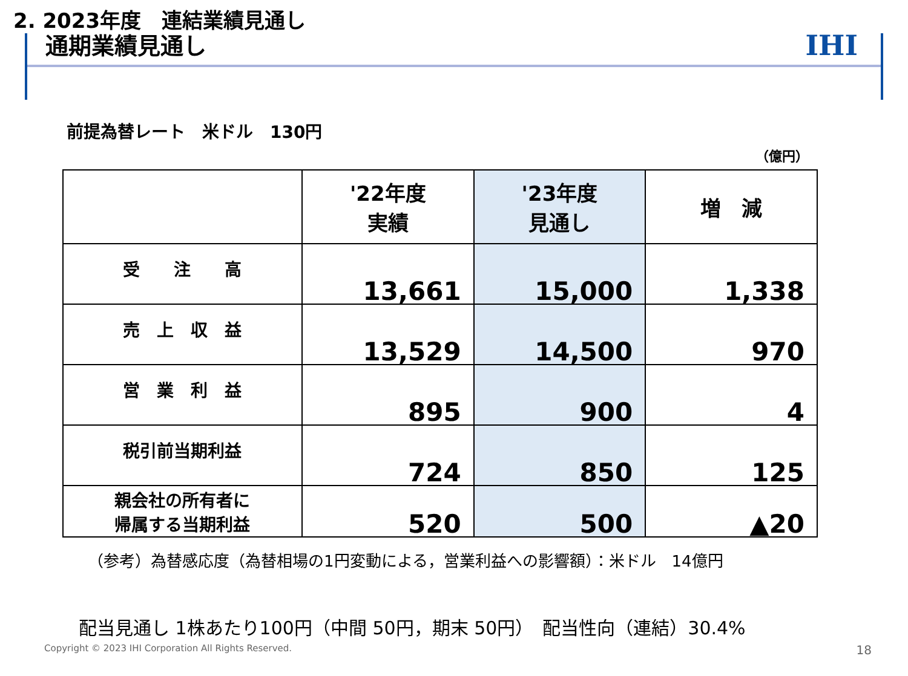IHI
2. 2023年度　連結業績見通し
通期業績見通し
前提為替レート　米ドル　130円
（億円）
| | '22年度 実績 | '23年度 見通し | 増 減 |
| --- | --- | --- | --- |
| 受 注 高 | 13,661 | 15,000 | 1,338 |
| 売 上 収 益 | 13,529 | 14,500 | 970 |
| 営 業 利 益 | 895 | 900 | 4 |
| 税引前当期利益 | 724 | 850 | 125 |
| 親会社の所有者に 帰属する当期利益 | 520 | 500 | ▲20 |
（参考）為替感応度（為替相場の1円変動による，営業利益への影響額）：米ドル　14億円
配当見通し 1株あたり100円（中間 50円，期末 50円）　配当性向（連結）30.4%
Copyright © 2023 IHI Corporation All Rights Reserved.
18